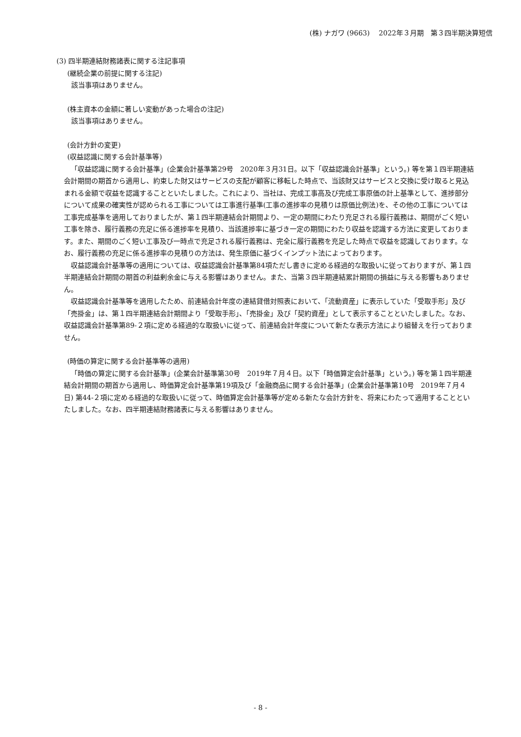(株) ナガワ (9663)　 2022年３月期　第３四半期決算短信
(3) 四半期連結財務諸表に関する注記事項
(継続企業の前提に関する注記)
該当事項はありません。
(株主資本の金額に著しい変動があった場合の注記)
該当事項はありません。
(会計方針の変更)
(収益認識に関する会計基準等)
「収益認識に関する会計基準」(企業会計基準第29号　2020年３月31日。以下「収益認識会計基準」という。) 等を第１四半期連結会計期間の期首から適用し、約束した財又はサービスの支配が顧客に移転した時点で、当該財又はサービスと交換に受け取ると見込まれる金額で収益を認識することといたしました。これにより、当社は、完成工事高及び完成工事原価の計上基準として、進捗部分について成果の確実性が認められる工事については工事進行基準(工事の進捗率の見積りは原価比例法)を、その他の工事については工事完成基準を適用しておりましたが、第１四半期連結会計期間より、一定の期間にわたり充足される履行義務は、期間がごく短い工事を除き、履行義務の充足に係る進捗率を見積り、当該進捗率に基づき一定の期間にわたり収益を認識する方法に変更しております。また、期間のごく短い工事及び一時点で充足される履行義務は、完全に履行義務を充足した時点で収益を認識しております。なお、履行義務の充足に係る進捗率の見積りの方法は、発生原価に基づくインプット法によっております。
収益認識会計基準等の適用については、収益認識会計基準第84項ただし書きに定める経過的な取扱いに従っておりますが、第１四半期連結会計期間の期首の利益剰余金に与える影響はありません。また、当第３四半期連結累計期間の損益に与える影響もありません。
収益認識会計基準等を適用したため、前連結会計年度の連結貸借対照表において、「流動資産」に表示していた「受取手形」及び「売掛金」は、第１四半期連結会計期間より「受取手形」、「売掛金」及び「契約資産」として表示することといたしました。なお、収益認識会計基準第89-２項に定める経過的な取扱いに従って、前連結会計年度について新たな表示方法により組替えを行っておりません。
(時価の算定に関する会計基準等の適用)
「時価の算定に関する会計基準」(企業会計基準第30号　2019年７月４日。以下「時価算定会計基準」という。) 等を第１四半期連結会計期間の期首から適用し、時価算定会計基準第19項及び「金融商品に関する会計基準」(企業会計基準第10号　2019年７月４日) 第44-２項に定める経過的な取扱いに従って、時価算定会計基準等が定める新たな会計方針を、将来にわたって適用することといたしました。なお、四半期連結財務諸表に与える影響はありません。
- 8 -